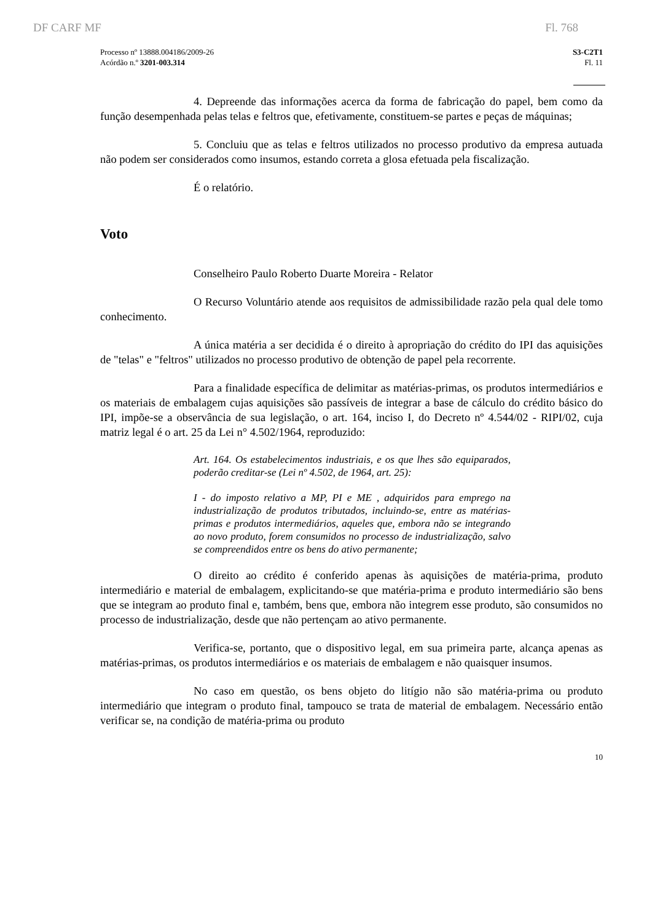DF CARF MF Fl. 768
Processo nº 13888.004186/2009-26
Acórdão n.º 3201-003.314
S3-C2T1
Fl. 11
4. Depreende das informações acerca da forma de fabricação do papel, bem como da função desempenhada pelas telas e feltros que, efetivamente, constituem-se partes e peças de máquinas;
5. Concluiu que as telas e feltros utilizados no processo produtivo da empresa autuada não podem ser considerados como insumos, estando correta a glosa efetuada pela fiscalização.
É o relatório.
Voto
Conselheiro Paulo Roberto Duarte Moreira - Relator
O Recurso Voluntário atende aos requisitos de admissibilidade razão pela qual dele tomo conhecimento.
A única matéria a ser decidida é o direito à apropriação do crédito do IPI das aquisições de "telas" e "feltros" utilizados no processo produtivo de obtenção de papel pela recorrente.
Para a finalidade específica de delimitar as matérias-primas, os produtos intermediários e os materiais de embalagem cujas aquisições são passíveis de integrar a base de cálculo do crédito básico do IPI, impõe-se a observância de sua legislação, o art. 164, inciso I, do Decreto nº 4.544/02 - RIPI/02, cuja matriz legal é o art. 25 da Lei n° 4.502/1964, reproduzido:
Art. 164. Os estabelecimentos industriais, e os que lhes são equiparados, poderão creditar-se (Lei nº 4.502, de 1964, art. 25):
I - do imposto relativo a MP, PI e ME , adquiridos para emprego na industrialização de produtos tributados, incluindo-se, entre as matérias-primas e produtos intermediários, aqueles que, embora não se integrando ao novo produto, forem consumidos no processo de industrialização, salvo se compreendidos entre os bens do ativo permanente;
O direito ao crédito é conferido apenas às aquisições de matéria-prima, produto intermediário e material de embalagem, explicitando-se que matéria-prima e produto intermediário são bens que se integram ao produto final e, também, bens que, embora não integrem esse produto, são consumidos no processo de industrialização, desde que não pertençam ao ativo permanente.
Verifica-se, portanto, que o dispositivo legal, em sua primeira parte, alcança apenas as matérias-primas, os produtos intermediários e os materiais de embalagem e não quaisquer insumos.
No caso em questão, os bens objeto do litígio não são matéria-prima ou produto intermediário que integram o produto final, tampouco se trata de material de embalagem. Necessário então verificar se, na condição de matéria-prima ou produto
10